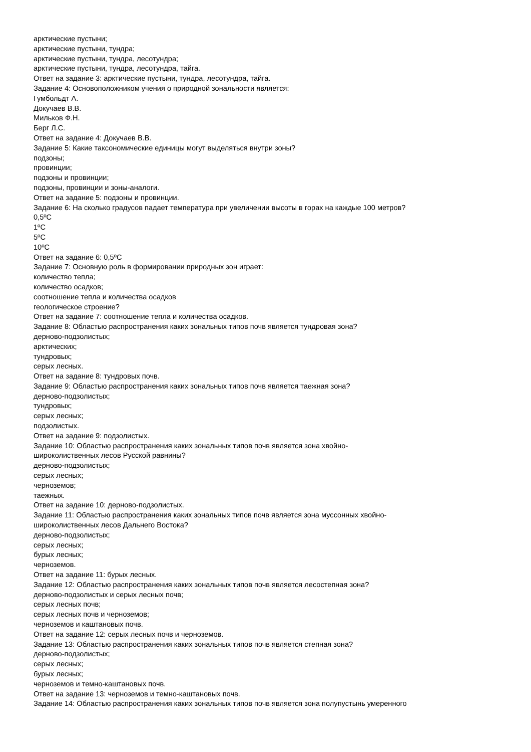арктические пустыни;
арктические пустыни, тундра;
арктические пустыни, тундра, лесотундра;
арктические пустыни, тундра, лесотундра, тайга.
Ответ на задание 3: арктические пустыни, тундра, лесотундра, тайга.
Задание 4: Основоположником учения о природной зональности является:
Гумбольдт А.
Докучаев В.В.
Мильков Ф.Н.
Берг Л.С.
Ответ на задание 4: Докучаев В.В.
Задание 5: Какие таксономические единицы могут выделяться внутри зоны?
подзоны;
провинции;
подзоны и провинции;
подзоны, провинции и зоны-аналоги.
Ответ на задание 5: подзоны и провинции.
Задание 6: На сколько градусов падает температура при увеличении высоты в горах на каждые 100 метров?
0,5ºC
1ºC
5ºC
10ºC
Ответ на задание 6: 0,5ºC
Задание 7: Основную роль в формировании природных зон играет:
количество тепла;
количество осадков;
соотношение тепла и количества осадков
геологическое строение?
Ответ на задание 7: соотношение тепла и количества осадков.
Задание 8: Областью распространения каких зональных типов почв является тундровая зона?
дерново-подзолистых;
арктических;
тундровых;
серых лесных.
Ответ на задание 8: тундровых почв.
Задание 9: Областью распространения каких зональных типов почв является таежная зона?
дерново-подзолистых;
тундровых;
серых лесных;
подзолистых.
Ответ на задание 9: подзолистых.
Задание 10: Областью распространения каких зональных типов почв является зона хвойно-
широколиственных лесов Русской равнины?
дерново-подзолистых;
серых лесных;
черноземов;
таежных.
Ответ на задание 10: дерново-подзолистых.
Задание 11: Областью распространения каких зональных типов почв является зона муссонных хвойно-
широколиственных лесов Дальнего Востока?
дерново-подзолистых;
серых лесных;
бурых лесных;
черноземов.
Ответ на задание 11: бурых лесных.
Задание 12: Областью распространения каких зональных типов почв является лесостепная зона?
дерново-подзолистых и серых лесных почв;
серых лесных почв;
серых лесных почв и черноземов;
черноземов и каштановых почв.
Ответ на задание 12: серых лесных почв и черноземов.
Задание 13: Областью распространения каких зональных типов почв является степная зона?
дерново-подзолистых;
серых лесных;
бурых лесных;
черноземов и темно-каштановых почв.
Ответ на задание 13: черноземов и темно-каштановых почв.
Задание 14: Областью распространения каких зональных типов почв является зона полупустынь умеренного